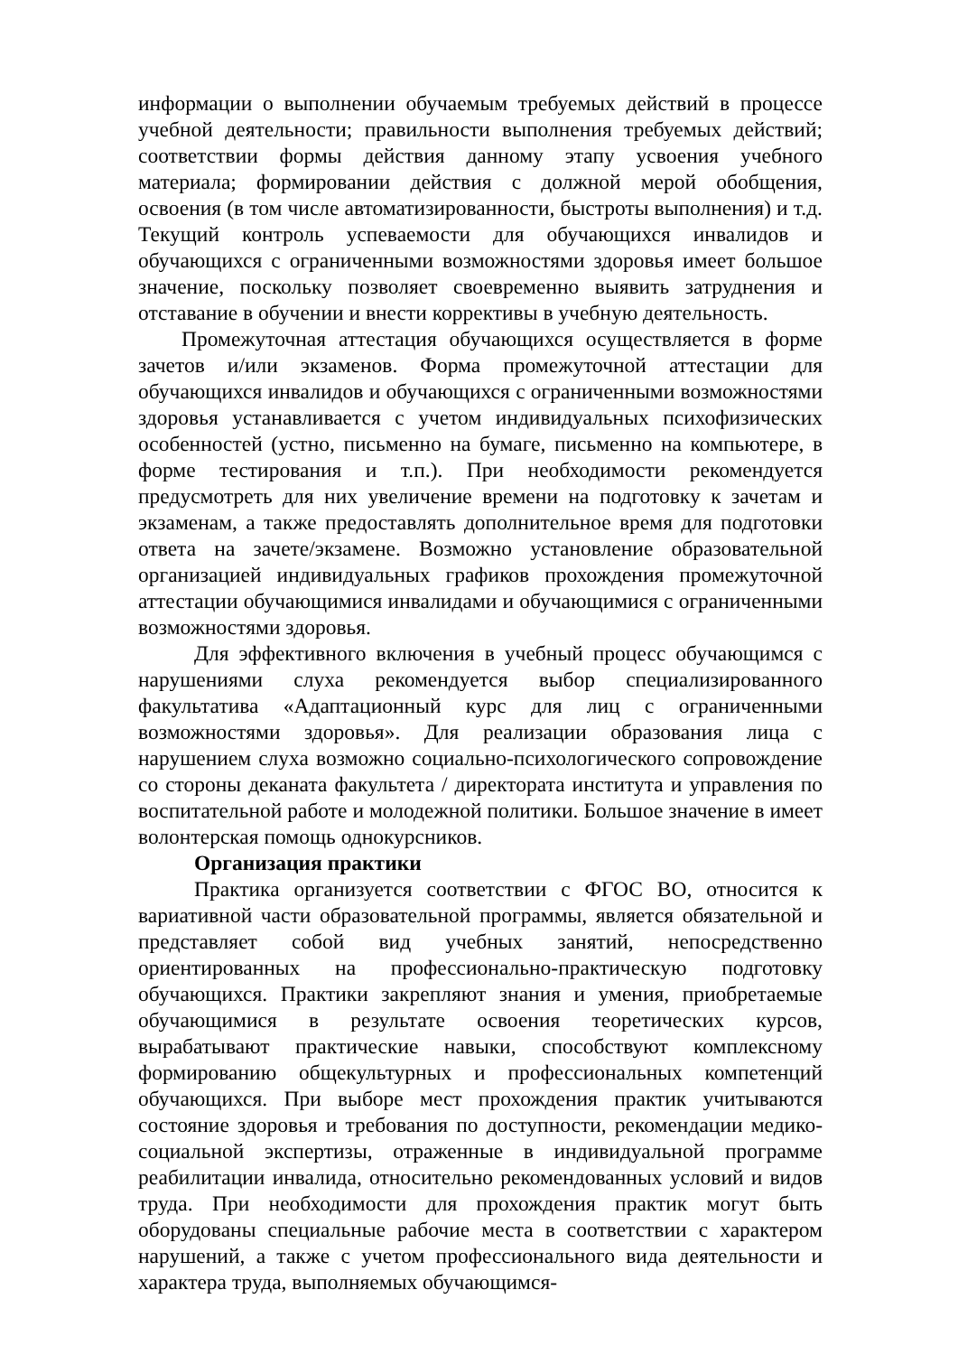информации о выполнении обучаемым требуемых действий в процессе учебной деятельности; правильности выполнения требуемых действий; соответствии формы действия данному этапу усвоения учебного материала; формировании действия с должной мерой обобщения, освоения (в том числе автоматизированности, быстроты выполнения) и т.д. Текущий контроль успеваемости для обучающихся инвалидов и обучающихся с ограниченными возможностями здоровья имеет большое значение, поскольку позволяет своевременно выявить затруднения и отставание в обучении и внести коррективы в учебную деятельность.
Промежуточная аттестация обучающихся осуществляется в форме зачетов и/или экзаменов. Форма промежуточной аттестации для обучающихся инвалидов и обучающихся с ограниченными возможностями здоровья устанавливается с учетом индивидуальных психофизических особенностей (устно, письменно на бумаге, письменно на компьютере, в форме тестирования и т.п.). При необходимости рекомендуется предусмотреть для них увеличение времени на подготовку к зачетам и экзаменам, а также предоставлять дополнительное время для подготовки ответа на зачете/экзамене. Возможно установление образовательной организацией индивидуальных графиков прохождения промежуточной аттестации обучающимися инвалидами и обучающимися с ограниченными возможностями здоровья.
Для эффективного включения в учебный процесс обучающимся с нарушениями слуха рекомендуется выбор специализированного факультатива «Адаптационный курс для лиц с ограниченными возможностями здоровья». Для реализации образования лица с нарушением слуха возможно социально-психологического сопровождение со стороны деканата факультета / директората института и управления по воспитательной работе и молодежной политики. Большое значение в имеет волонтерская помощь однокурсников.
Организация практики
Практика организуется соответствии с ФГОС ВО, относится к вариативной части образовательной программы, является обязательной и представляет собой вид учебных занятий, непосредственно ориентированных на профессионально-практическую подготовку обучающихся. Практики закрепляют знания и умения, приобретаемые обучающимися в результате освоения теоретических курсов, вырабатывают практические навыки, способствуют комплексному формированию общекультурных и профессиональных компетенций обучающихся. При выборе мест прохождения практик учитываются состояние здоровья и требования по доступности, рекомендации медико-социальной экспертизы, отраженные в индивидуальной программе реабилитации инвалида, относительно рекомендованных условий и видов труда. При необходимости для прохождения практик могут быть оборудованы специальные рабочие места в соответствии с характером нарушений, а также с учетом профессионального вида деятельности и характера труда, выполняемых обучающимся-